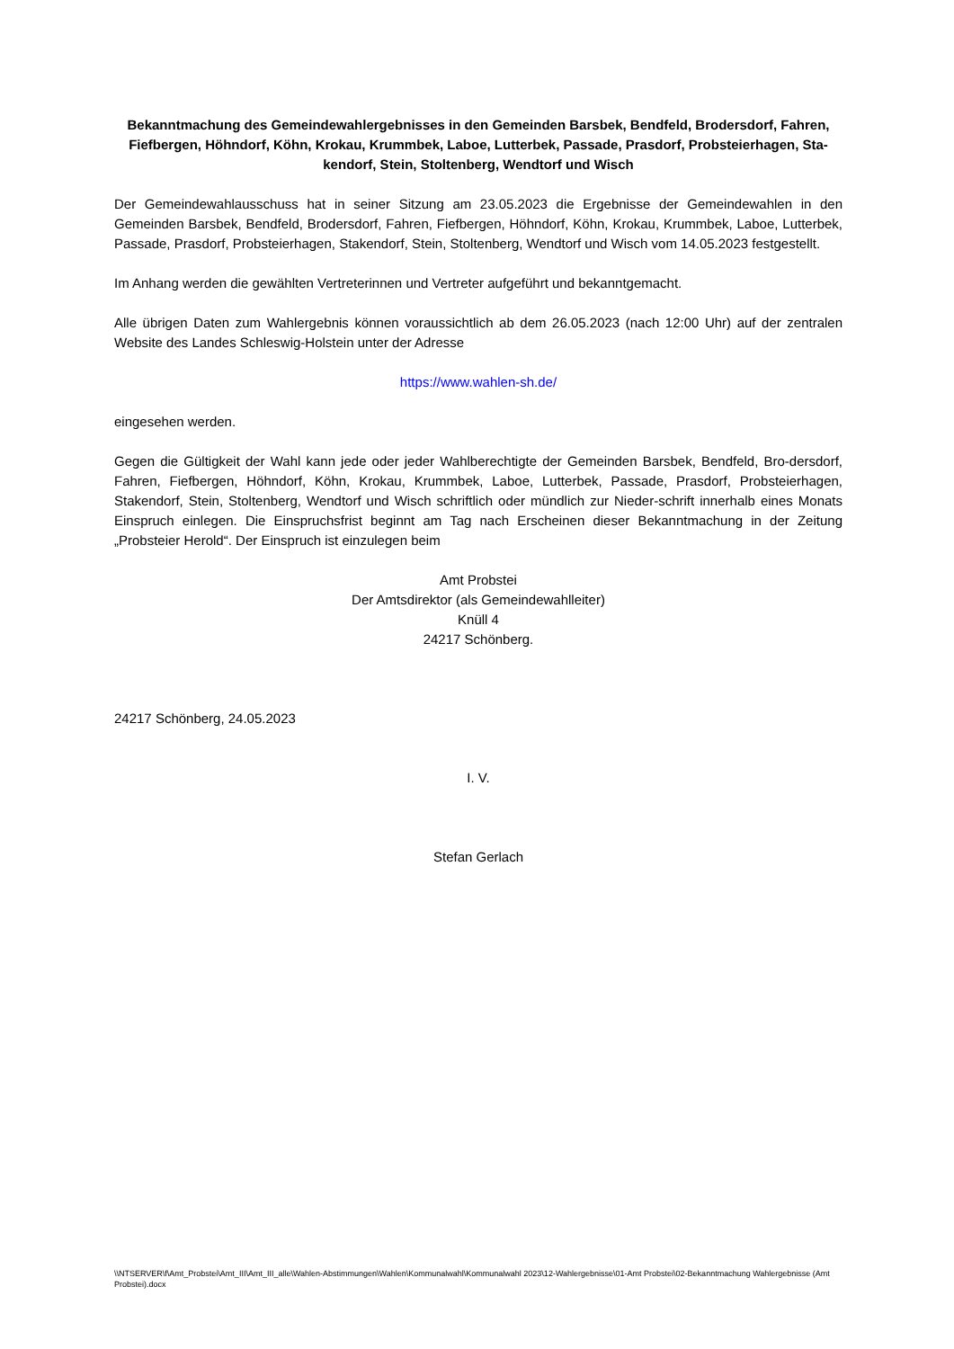Bekanntmachung des Gemeindewahlergebnisses in den Gemeinden Barsbek, Bendfeld, Brodersdorf, Fahren, Fiefbergen, Höhndorf, Köhn, Krokau, Krummbek, Laboe, Lutterbek, Passade, Prasdorf, Probsteierhagen, Sta-kendorf, Stein, Stoltenberg, Wendtorf und Wisch
Der Gemeindewahlausschuss hat in seiner Sitzung am 23.05.2023 die Ergebnisse der Gemeindewahlen in den Gemeinden Barsbek, Bendfeld, Brodersdorf, Fahren, Fiefbergen, Höhndorf, Köhn, Krokau, Krummbek, Laboe, Lutterbek, Passade, Prasdorf, Probsteierhagen, Stakendorf, Stein, Stoltenberg, Wendtorf und Wisch vom 14.05.2023 festgestellt.
Im Anhang werden die gewählten Vertreterinnen und Vertreter aufgeführt und bekanntgemacht.
Alle übrigen Daten zum Wahlergebnis können voraussichtlich ab dem 26.05.2023 (nach 12:00 Uhr) auf der zentralen Website des Landes Schleswig-Holstein unter der Adresse
https://www.wahlen-sh.de/
eingesehen werden.
Gegen die Gültigkeit der Wahl kann jede oder jeder Wahlberechtigte der Gemeinden Barsbek, Bendfeld, Bro-dersdorf, Fahren, Fiefbergen, Höhndorf, Köhn, Krokau, Krummbek, Laboe, Lutterbek, Passade, Prasdorf, Probsteierhagen, Stakendorf, Stein, Stoltenberg, Wendtorf und Wisch schriftlich oder mündlich zur Nieder-schrift innerhalb eines Monats Einspruch einlegen. Die Einspruchsfrist beginnt am Tag nach Erscheinen dieser Bekanntmachung in der Zeitung „Probsteier Herold“. Der Einspruch ist einzulegen beim
Amt Probstei
Der Amtsdirektor (als Gemeindewahlleiter)
Knüll 4
24217 Schönberg.
24217 Schönberg, 24.05.2023
I. V.
Stefan Gerlach
\\NTSERVER\f\Amt_Probstei\Amt_III\Amt_III_alle\Wahlen-Abstimmungen\Wahlen\Kommunalwahl\Kommunalwahl 2023\12-Wahlergebnisse\01-Amt Probstei\02-Bekanntmachung Wahlergebnisse (Amt Probstei).docx